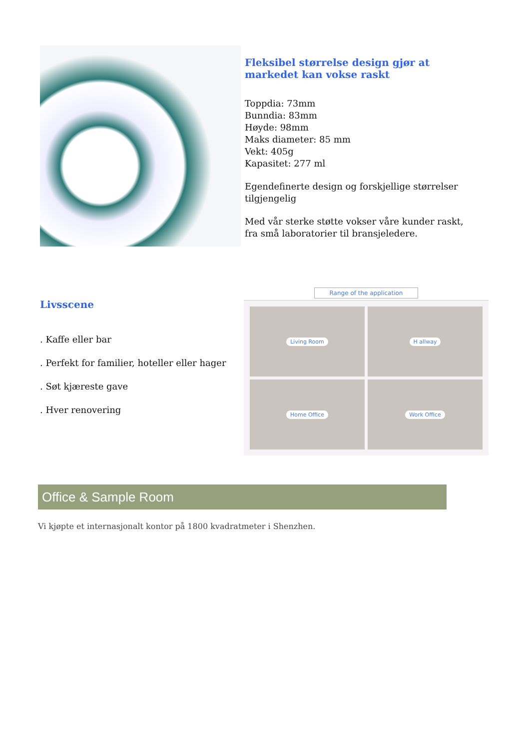Fleksibel størrelse design gjør at markedet kan vokse raskt
Toppdia: 73mm
Bunndia: 83mm
Høyde: 98mm
Maks diameter: 85 mm
Vekt: 405g
Kapasitet: 277 ml
Egendefinerte design og forskjellige størrelser tilgjengelig
Med vår sterke støtte vokser våre kunder raskt, fra små laboratorier til bransjeledere.
Livsscene
. Kaffe eller bar
. Perfekt for familier, hoteller eller hager
. Søt kjæreste gave
. Hver renovering
Range of the application
Living Room
H allway
Home Office
Work Office
Office & Sample Room
Vi kjøpte et internasjonalt kontor på 1800 kvadratmeter i Shenzhen.